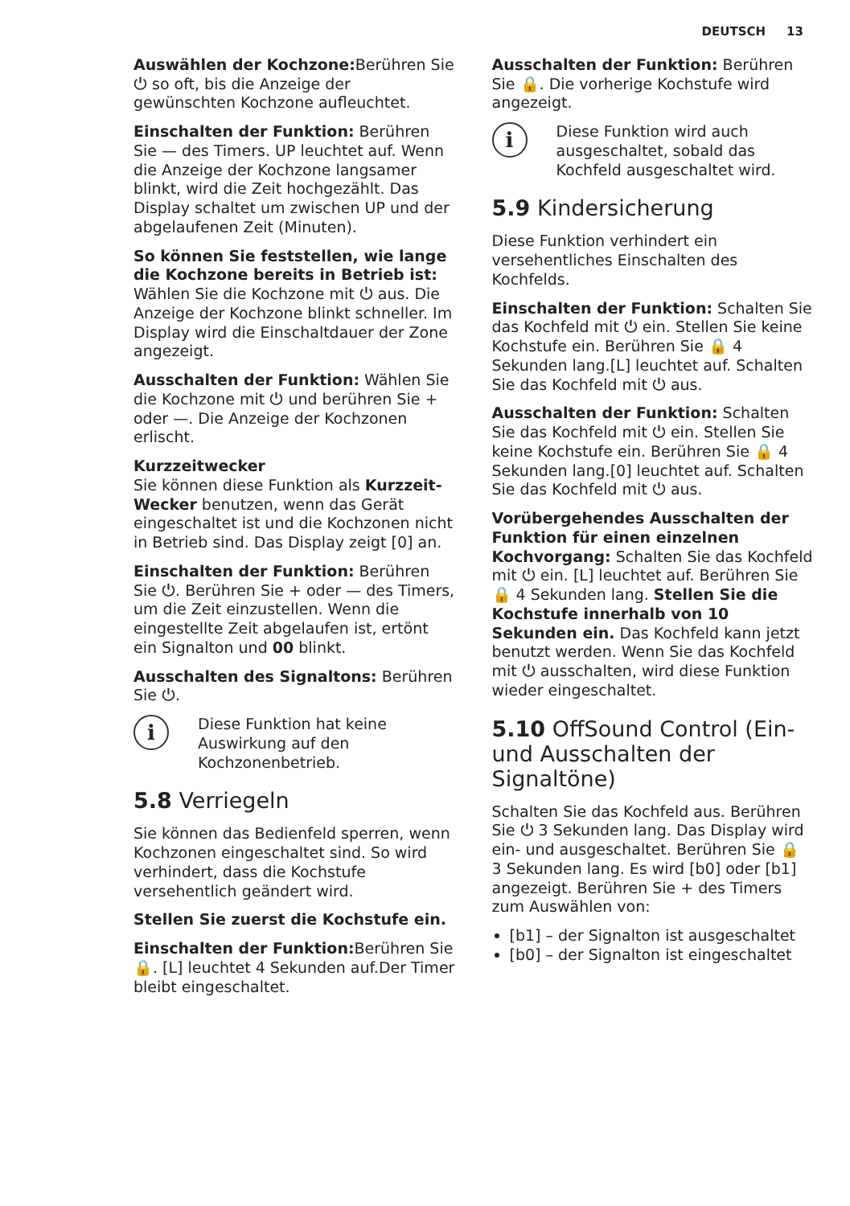DEUTSCH 13
Auswählen der Kochzone: Berühren Sie ⏻ so oft, bis die Anzeige der gewünschten Kochzone aufleuchtet.
Einschalten der Funktion: Berühren Sie — des Timers. UP leuchtet auf. Wenn die Anzeige der Kochzone langsamer blinkt, wird die Zeit hochgezählt. Das Display schaltet um zwischen UP und der abgelaufenen Zeit (Minuten).
So können Sie feststellen, wie lange die Kochzone bereits in Betrieb ist:
Wählen Sie die Kochzone mit ⏻ aus. Die Anzeige der Kochzone blinkt schneller. Im Display wird die Einschaltdauer der Zone angezeigt.
Ausschalten der Funktion: Wählen Sie die Kochzone mit ⏻ und berühren Sie + oder —. Die Anzeige der Kochzonen erlischt.
Kurzzeitwecker
Sie können diese Funktion als Kurzzeit-Wecker benutzen, wenn das Gerät eingeschaltet ist und die Kochzonen nicht in Betrieb sind. Das Display zeigt [0] an.
Einschalten der Funktion: Berühren Sie ⏻. Berühren Sie + oder — des Timers, um die Zeit einzustellen. Wenn die eingestellte Zeit abgelaufen ist, ertönt ein Signalton und 00 blinkt.
Ausschalten des Signaltons: Berühren Sie ⏻.
i
Diese Funktion hat keine Auswirkung auf den Kochzonenbetrieb.
5.8 Verriegeln
Sie können das Bedienfeld sperren, wenn Kochzonen eingeschaltet sind. So wird verhindert, dass die Kochstufe versehentlich geändert wird.
Stellen Sie zuerst die Kochstufe ein.
Einschalten der Funktion: Berühren Sie 🔒. [L] leuchtet 4 Sekunden auf.Der Timer bleibt eingeschaltet.
Ausschalten der Funktion: Berühren Sie 🔒. Die vorherige Kochstufe wird angezeigt.
i
Diese Funktion wird auch ausgeschaltet, sobald das Kochfeld ausgeschaltet wird.
5.9 Kindersicherung
Diese Funktion verhindert ein versehentliches Einschalten des Kochfelds.
Einschalten der Funktion: Schalten Sie das Kochfeld mit ⏻ ein. Stellen Sie keine Kochstufe ein. Berühren Sie 🔒 4 Sekunden lang.[L] leuchtet auf. Schalten Sie das Kochfeld mit ⏻ aus.
Ausschalten der Funktion: Schalten Sie das Kochfeld mit ⏻ ein. Stellen Sie keine Kochstufe ein. Berühren Sie 🔒 4 Sekunden lang.[0] leuchtet auf. Schalten Sie das Kochfeld mit ⏻ aus.
Vorübergehendes Ausschalten der Funktion für einen einzelnen Kochvorgang: Schalten Sie das Kochfeld mit ⏻ ein. [L] leuchtet auf. Berühren Sie 🔒 4 Sekunden lang. Stellen Sie die Kochstufe innerhalb von 10 Sekunden ein. Das Kochfeld kann jetzt benutzt werden. Wenn Sie das Kochfeld mit ⏻ ausschalten, wird diese Funktion wieder eingeschaltet.
5.10 OffSound Control (Ein- und Ausschalten der Signaltöne)
Schalten Sie das Kochfeld aus. Berühren Sie ⏻ 3 Sekunden lang. Das Display wird ein- und ausgeschaltet. Berühren Sie 🔒 3 Sekunden lang. Es wird [b0] oder [b1] angezeigt. Berühren Sie + des Timers zum Auswählen von:
[b1] – der Signalton ist ausgeschaltet
[b0] – der Signalton ist eingeschaltet